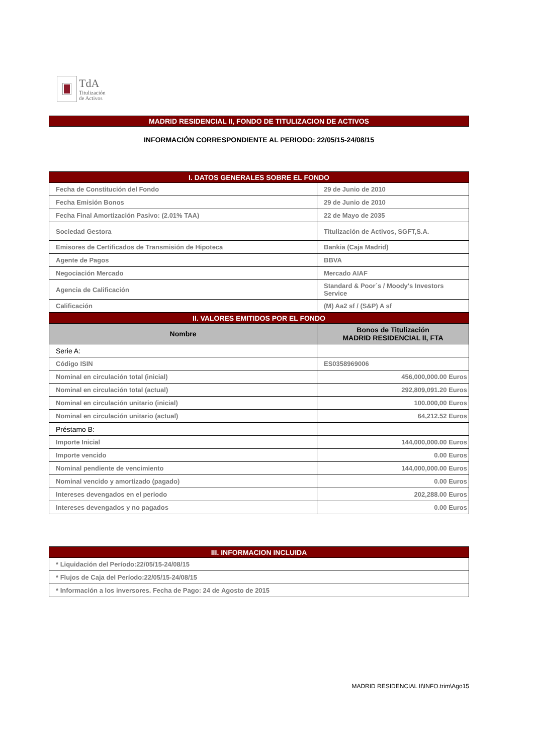TdA
Titulización
de Activos
MADRID RESIDENCIAL II, FONDO DE TITULIZACION DE ACTIVOS
INFORMACIÓN CORRESPONDIENTE AL PERIODO: 22/05/15-24/08/15
| I. DATOS GENERALES SOBRE EL FONDO | |
| --- | --- |
| Fecha de Constitución del Fondo | 29 de Junio de 2010 |
| Fecha Emisión Bonos | 29 de Junio de 2010 |
| Fecha Final Amortización Pasivo: (2.01% TAA) | 22 de Mayo de 2035 |
| Sociedad Gestora | Titulización de Activos, SGFT,S.A. |
| Emisores de Certificados de Transmisión de Hipoteca | Bankia (Caja Madrid) |
| Agente de Pagos | BBVA |
| Negociación Mercado | Mercado AIAF |
| Agencia de Calificación | Standard & Poor´s / Moody's Investors Service |
| Calificación | (M) Aa2 sf / (S&P) A sf |
| II. VALORES EMITIDOS POR EL FONDO | |
| Nombre | Bonos de Titulización MADRID RESIDENCIAL II, FTA |
| Serie A: | |
| Código ISIN | ES0358969006 |
| Nominal en circulación total (inicial) | 456,000,000.00 Euros |
| Nominal en circulación total (actual) | 292,809,091.20 Euros |
| Nominal en circulación unitario (inicial) | 100.000,00 Euros |
| Nominal en circulación unitario (actual) | 64,212.52 Euros |
| Préstamo B: | |
| Importe Inicial | 144,000,000.00 Euros |
| Importe vencido | 0.00 Euros |
| Nominal pendiente de vencimiento | 144,000,000.00 Euros |
| Nominal vencido y amortizado (pagado) | 0.00 Euros |
| Intereses devengados en el periodo | 202,288.00 Euros |
| Intereses devengados y no pagados | 0.00 Euros |
| III. INFORMACION INCLUIDA |
| --- |
| * Liquidación del Período:22/05/15-24/08/15 |
| * Flujos de Caja del Período:22/05/15-24/08/15 |
| * Información a los inversores. Fecha de Pago: 24 de Agosto de 2015 |
MADRID RESIDENCIAL II\INFO.trim\Ago15